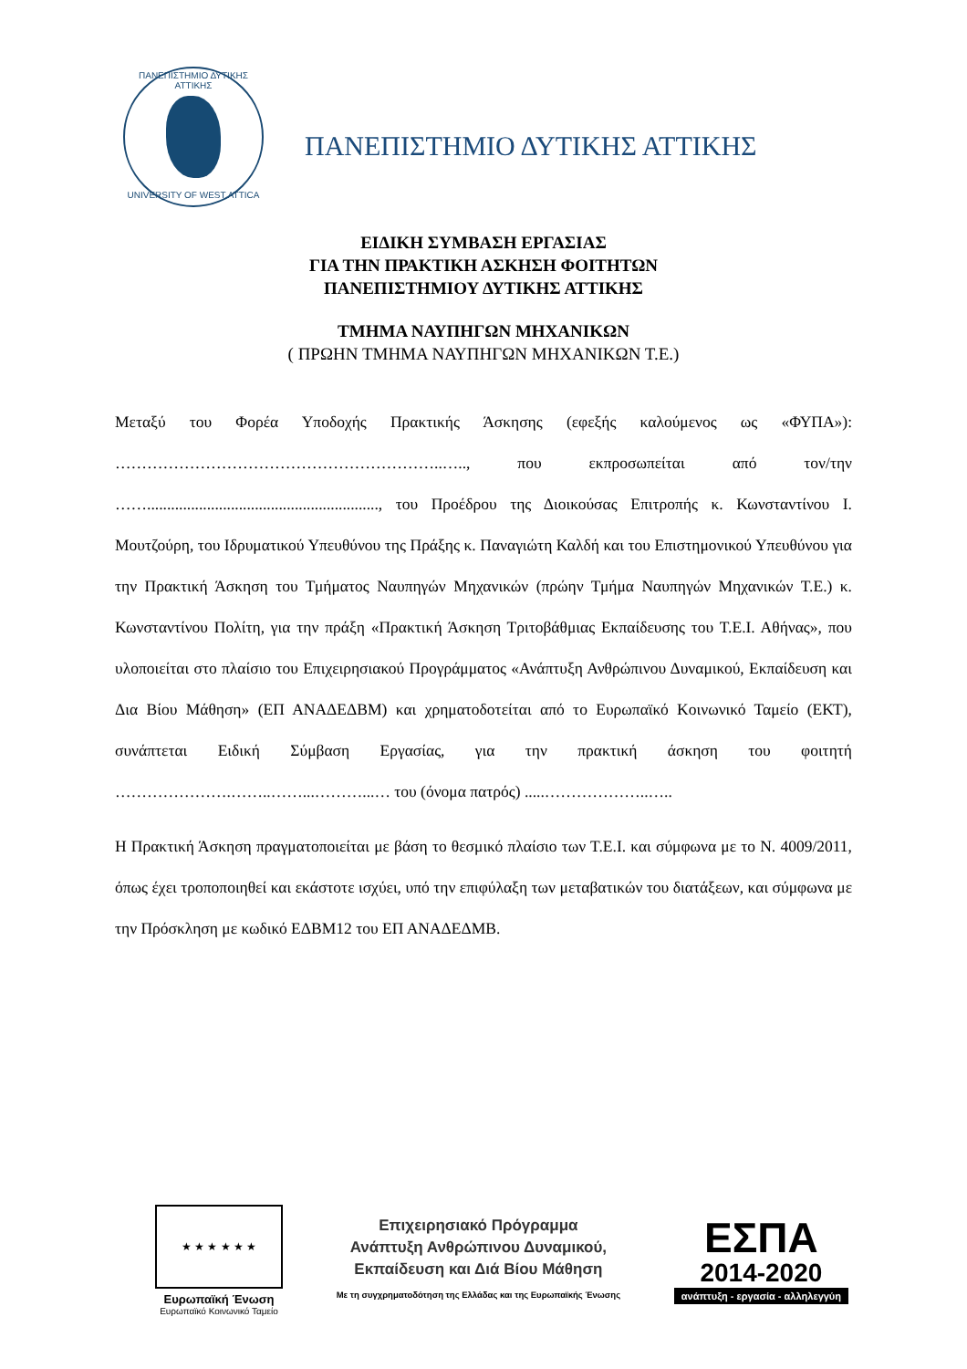ΠΑΝΕΠΙΣΤΗΜΙΟ ΔΥΤΙΚΗΣ ΑΤΤΙΚΗΣ
UNIVERSITY OF WEST ATTICA
ΠΑΝΕΠΙΣΤΗΜΙΟ ΔΥΤΙΚΗΣ ΑΤΤΙΚΗΣ
ΕΙΔΙΚΗ ΣΥΜΒΑΣΗ ΕΡΓΑΣΙΑΣ
ΓΙΑ ΤΗΝ ΠΡΑΚΤΙΚΗ ΑΣΚΗΣΗ ΦΟΙΤΗΤΩΝ
ΠΑΝΕΠΙΣΤΗΜΙΟΥ ΔΥΤΙΚΗΣ ΑΤΤΙΚΗΣ
ΤΜΗΜΑ ΝΑΥΠΗΓΩΝ ΜΗΧΑΝΙΚΩΝ
( ΠΡΩΗΝ ΤΜΗΜΑ ΝΑΥΠΗΓΩΝ ΜΗΧΑΝΙΚΩΝ Τ.Ε.)
Μεταξύ του Φορέα Υποδοχής Πρακτικής Άσκησης (εφεξής καλούμενος ως «ΦΥΠΑ»): ……………………………………………………..….., που εκπροσωπείται από τον/την …….........................................................., του Προέδρου της Διοικούσας Επιτροπής κ. Κωνσταντίνου Ι. Μουτζούρη, του Ιδρυματικού Υπευθύνου της Πράξης κ. Παναγιώτη Καλδή και του Επιστημονικού Υπευθύνου για την Πρακτική Άσκηση του Τμήματος Ναυπηγών Μηχανικών (πρώην Τμήμα Ναυπηγών Μηχανικών Τ.Ε.) κ. Κωνσταντίνου Πολίτη, για την πράξη «Πρακτική Άσκηση Τριτοβάθμιας Εκπαίδευσης του Τ.Ε.Ι. Αθήνας», που υλοποιείται στο πλαίσιο του Επιχειρησιακού Προγράμματος «Ανάπτυξη Ανθρώπινου Δυναμικού, Εκπαίδευση και Δια Βίου Μάθηση» (ΕΠ ΑΝΑΔΕΔΒΜ) και χρηματοδοτείται από το Ευρωπαϊκό Κοινωνικό Ταμείο (ΕΚΤ), συνάπτεται Ειδική Σύμβαση Εργασίας, για την πρακτική άσκηση του φοιτητή ………………….……..……...………...… του (όνομα πατρός) .....………………..…..
Η Πρακτική Άσκηση πραγματοποιείται με βάση το θεσμικό πλαίσιο των Τ.Ε.Ι. και σύμφωνα με το Ν. 4009/2011, όπως έχει τροποποιηθεί και εκάστοτε ισχύει, υπό την επιφύλαξη των μεταβατικών του διατάξεων, και σύμφωνα με την Πρόσκληση με κωδικό ΕΔΒΜ12 του ΕΠ ΑΝΑΔΕΔΜΒ.
★ ★ ★ ★ ★ ★
Ευρωπαϊκή Ένωση
Ευρωπαϊκό Κοινωνικό Ταμείο
Επιχειρησιακό Πρόγραμμα
Ανάπτυξη Ανθρώπινου Δυναμικού,
Εκπαίδευση και Διά Βίου Μάθηση
Με τη συγχρηματοδότηση της Ελλάδας και της Ευρωπαϊκής Ένωσης
ΕΣΠΑ
2014-2020
ανάπτυξη - εργασία - αλληλεγγύη